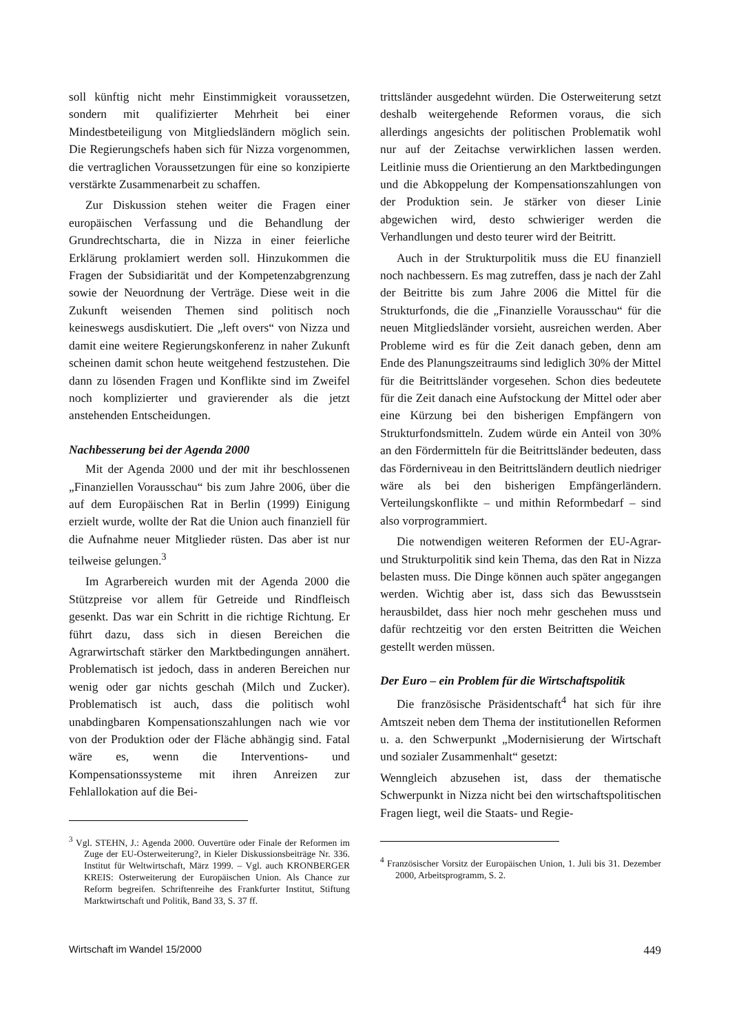soll künftig nicht mehr Einstimmigkeit voraussetzen, sondern mit qualifizierter Mehrheit bei einer Mindestbeteiligung von Mitgliedsländern möglich sein. Die Regierungschefs haben sich für Nizza vorgenommen, die vertraglichen Voraussetzungen für eine so konzipierte verstärkte Zusammenarbeit zu schaffen.
Zur Diskussion stehen weiter die Fragen einer europäischen Verfassung und die Behandlung der Grundrechtscharta, die in Nizza in einer feierliche Erklärung proklamiert werden soll. Hinzukommen die Fragen der Subsidiarität und der Kompetenzabgrenzung sowie der Neuordnung der Verträge. Diese weit in die Zukunft weisenden Themen sind politisch noch keineswegs ausdiskutiert. Die „left overs“ von Nizza und damit eine weitere Regierungskonferenz in naher Zukunft scheinen damit schon heute weitgehend festzustehen. Die dann zu lösenden Fragen und Konflikte sind im Zweifel noch komplizierter und gravierender als die jetzt anstehenden Entscheidungen.
Nachbesserung bei der Agenda 2000
Mit der Agenda 2000 und der mit ihr beschlossenen „Finanziellen Vorausschau“ bis zum Jahre 2006, über die auf dem Europäischen Rat in Berlin (1999) Einigung erzielt wurde, wollte der Rat die Union auch finanziell für die Aufnahme neuer Mitglieder rüsten. Das aber ist nur teilweise gelungen.<sup>3</sup>
Im Agrarbereich wurden mit der Agenda 2000 die Stützpreise vor allem für Getreide und Rindfleisch gesenkt. Das war ein Schritt in die richtige Richtung. Er führt dazu, dass sich in diesen Bereichen die Agrarwirtschaft stärker den Marktbedingungen annähert. Problematisch ist jedoch, dass in anderen Bereichen nur wenig oder gar nichts geschah (Milch und Zucker). Problematisch ist auch, dass die politisch wohl unabdingbaren Kompensationszahlungen nach wie vor von der Produktion oder der Fläche abhängig sind. Fatal wäre es, wenn die Interventions- und Kompensationssysteme mit ihren Anreizen zur Fehlallokation auf die Bei-
<sup>3</sup> Vgl. STEHN, J.: Agenda 2000. Ouvertüre oder Finale der Reformen im Zuge der EU-Osterweiterung?, in Kieler Diskussionsbeiträge Nr. 336. Institut für Weltwirtschaft, März 1999. – Vgl. auch KRONBERGER KREIS: Osterweiterung der Europäischen Union. Als Chance zur Reform begreifen. Schriftenreihe des Frankfurter Institut, Stiftung Marktwirtschaft und Politik, Band 33, S. 37 ff.
trittsländer ausgedehnt würden. Die Osterweiterung setzt deshalb weitergehende Reformen voraus, die sich allerdings angesichts der politischen Problematik wohl nur auf der Zeitachse verwirklichen lassen werden. Leitlinie muss die Orientierung an den Marktbedingungen und die Abkoppelung der Kompensationszahlungen von der Produktion sein. Je stärker von dieser Linie abgewichen wird, desto schwieriger werden die Verhandlungen und desto teurer wird der Beitritt.
Auch in der Strukturpolitik muss die EU finanziell noch nachbessern. Es mag zutreffen, dass je nach der Zahl der Beitritte bis zum Jahre 2006 die Mittel für die Strukturfonds, die die „Finanzielle Vorausschau“ für die neuen Mitgliedsländer vorsieht, ausreichen werden. Aber Probleme wird es für die Zeit danach geben, denn am Ende des Planungszeitraums sind lediglich 30% der Mittel für die Beitrittsländer vorgesehen. Schon dies bedeutete für die Zeit danach eine Aufstockung der Mittel oder aber eine Kürzung bei den bisherigen Empfängern von Strukturfondsmitteln. Zudem würde ein Anteil von 30% an den Fördermitteln für die Beitrittsländer bedeuten, dass das Förderniveau in den Beitrittsländern deutlich niedriger wäre als bei den bisherigen Empfängerländern. Verteilungskonflikte – und mithin Reformbedarf – sind also vorprogrammiert.
Die notwendigen weiteren Reformen der EU-Agrar- und Strukturpolitik sind kein Thema, das den Rat in Nizza belasten muss. Die Dinge können auch später angegangen werden. Wichtig aber ist, dass sich das Bewusstsein herausbildet, dass hier noch mehr geschehen muss und dafür rechtzeitig vor den ersten Beitritten die Weichen gestellt werden müssen.
Der Euro – ein Problem für die Wirtschaftspolitik
Die französische Präsidentschaft<sup>4</sup> hat sich für ihre Amtszeit neben dem Thema der institutionellen Reformen u. a. den Schwerpunkt „Modernisierung der Wirtschaft und sozialer Zusammenhalt“ gesetzt:
Wenngleich abzusehen ist, dass der thematische Schwerpunkt in Nizza nicht bei den wirtschaftspolitischen Fragen liegt, weil die Staats- und Regie-
<sup>4</sup> Französischer Vorsitz der Europäischen Union, 1. Juli bis 31. Dezember 2000, Arbeitsprogramm, S. 2.
Wirtschaft im Wandel 15/2000 449